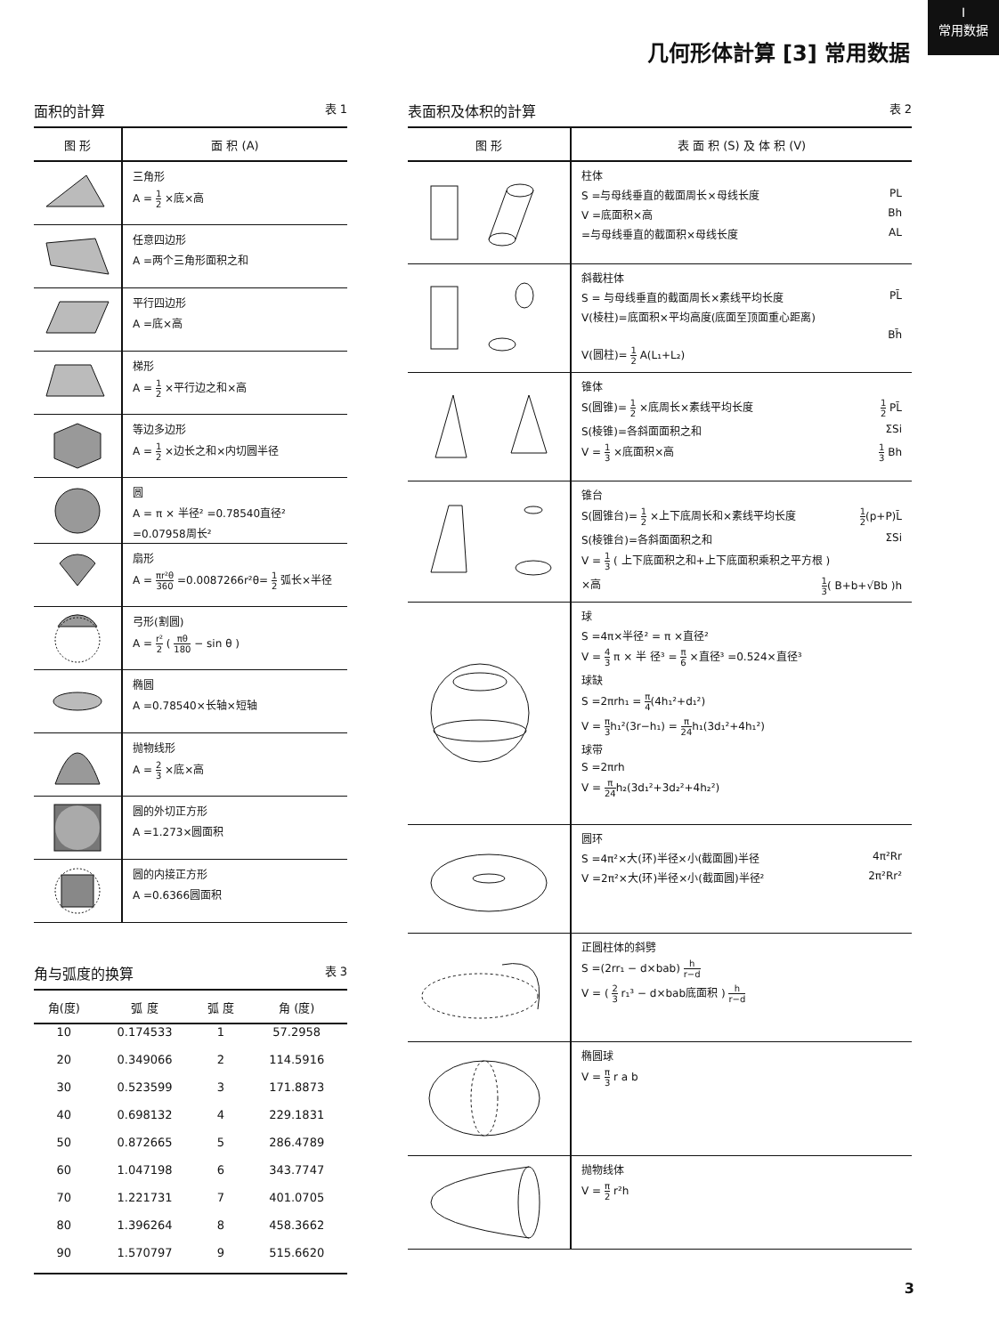I
常用数据
几何形体計算 [3] 常用数据
面积的計算 表 1
| 图 形 | 面 积 (A) |
| --- | --- |
| | 三角形 A = 1 2 ×底×高 |
| | 任意四边形 A =两个三角形面积之和 |
| | 平行四边形 A =底×高 |
| | 梯形 A = 1 2 ×平行边之和×高 |
| | 等边多边形 A = 1 2 ×边长之和×内切圆半径 |
| | 圆 A = π × 半径² =0.78540直径² =0.07958周长² |
| | 扇形 A = πr²θ 360 =0.0087266r²θ= 1 2 弧长×半径 |
| | 弓形(割圆) A = r² 2 ( πθ 180 − sin θ ) |
| | 椭圆 A =0.78540×长轴×短轴 |
| | 抛物线形 A = 2 3 ×底×高 |
| | 圆的外切正方形 A =1.273×圆面积 |
| | 圆的内接正方形 A =0.6366圆面积 |
角与弧度的换算 表 3
| 角(度) | 弧 度 | 弧 度 | 角 (度) |
| --- | --- | --- | --- |
| 10 | 0.174533 | 1 | 57.2958 |
| 20 | 0.349066 | 2 | 114.5916 |
| 30 | 0.523599 | 3 | 171.8873 |
| 40 | 0.698132 | 4 | 229.1831 |
| 50 | 0.872665 | 5 | 286.4789 |
| 60 | 1.047198 | 6 | 343.7747 |
| 70 | 1.221731 | 7 | 401.0705 |
| 80 | 1.396264 | 8 | 458.3662 |
| 90 | 1.570797 | 9 | 515.6620 |
表面积及体积的計算 表 2
| 图 形 | 表 面 积 (S) 及 体 积 (V) |
| --- | --- |
| | 柱体 S =与母线垂直的截面周长×母线长度 PL V =底面积×高 Bh =与母线垂直的截面积×母线长度 AL |
| | 斜截柱体 S = 与母线垂直的截面周长×素线平均长度 PL̄ V(棱柱)=底面积×平均高度(底面至顶面重心距离) Bh̄ V(圆柱)= 1 2 A(L₁+L₂) |
| | 锥体 S(圆锥)= 1 2 ×底周长×素线平均长度 1 2 PL̄ S(棱锥)=各斜面面积之和 ΣSi V = 1 3 ×底面积×高 1 3 Bh |
| | 锥台 S(圆锥台)= 1 2 ×上下底周长和×素线平均长度 1 2 (p+P)L̄ S(棱锥台)=各斜面面积之和 ΣSi V = 1 3 ( 上下底面积之和+上下底面积乘积之平方根 ) ×高 1 3 ( B+b+√Bb )h |
| | 球 S =4π×半径² = π ×直径² V = 4 3 π × 半 径³ = π 6 ×直径³ =0.524×直径³ 球缺 S =2πrh₁ = π 4 (4h₁²+d₁²) V = π 3 h₁²(3r−h₁) = π 24 h₁(3d₁²+4h₁²) 球带 S =2πrh V = π 24 h₂(3d₁²+3d₂²+4h₂²) |
| | 圆环 S =4π²×大(环)半径×小(截面圆)半径 4π²Rr V =2π²×大(环)半径×小(截面圆)半径² 2π²Rr² |
| | 正圆柱体的斜劈 S =(2rr₁ − d×bab) h r−d V = ( 2 3 r₁³ − d×bab底面积 ) h r−d |
| | 椭圆球 V = π 3 r a b |
| | 抛物线体 V = π 2 r²h |
3